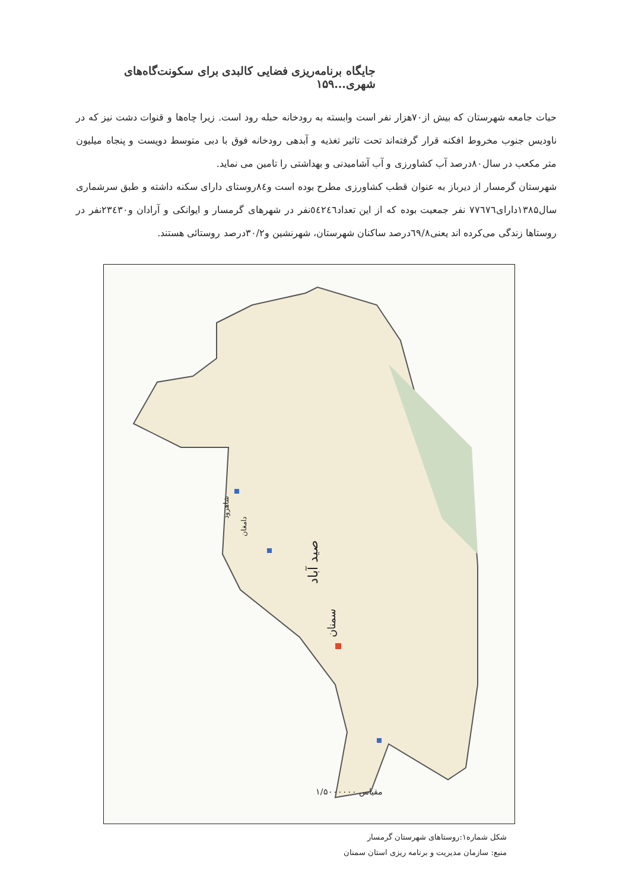جایگاه برنامه‌ریزی فضایی کالبدی برای سکونت‌گاه‌های شهری...۱۵۹
حیات جامعه شهرستان که بیش از۷۰هزار نفر است وابسته به رودخانه حبله رود است. زیرا چاه‌ها و قنوات دشت نیز که در ناودیس جنوب مخروط افکنه قرار گرفته‌اند تحت تاثیر تغذیه و آبدهی رودخانه فوق با دبی متوسط دویست و پنجاه میلیون متر مکعب در سال۸۰درصد آب کشاورزی و آب آشامیدنی و بهداشتی را تامین می نماید.
شهرستان گرمسار از دیرباز به عنوان قطب کشاورزی مطرح بوده است و۸٤روستای دارای سکنه داشته و طبق سرشماری سال۱۳۸۵دارای۷۷٦۷٦ نفر جمعیت بوده که از این تعداد٥٤٢٤٦نفر در شهرهای گرمسار و ایوانکی و آرادان و۲۳٤۳۰نفر در روستاها زندگی می‌کرده اند یعنی٦۹/۸درصد ساکنان شهرستان، شهرنشین و۳۰/۲درصد روستائی هستند.
صید آباد
سمنان
دامغان
شاهرود
مقیاس ۱/۵۰۰۰۰۰۰
شکل شماره۱:روستاهای شهرستان گرمسار
منبع: سازمان مدیریت و برنامه ریزی استان سمنان